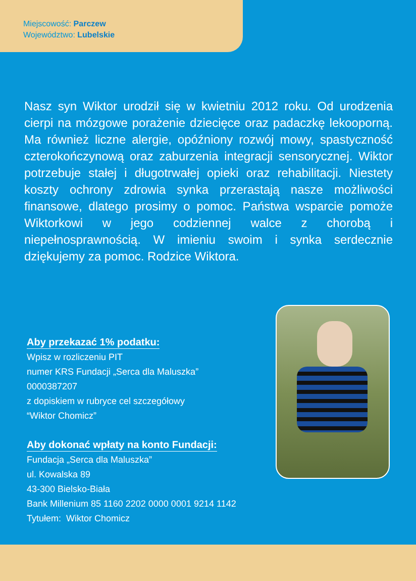Miejscowość: Parczew
Województwo: Lubelskie
Nasz syn Wiktor urodził się w kwietniu 2012 roku. Od urodzenia cierpi na mózgowe porażenie dziecięce oraz padaczkę lekooporną. Ma również liczne alergie, opóźniony rozwój mowy, spastyczność czterokończynową oraz zaburzenia integracji sensorycznej. Wiktor potrzebuje stałej i długotrwałej opieki oraz rehabilitacji. Niestety koszty ochrony zdrowia synka przerastają nasze możliwości finansowe, dlatego prosimy o pomoc. Państwa wsparcie pomoże Wiktorkowi w jego codziennej walce z chorobą i niepełnosprawnością. W imieniu swoim i synka serdecznie dziękujemy za pomoc. Rodzice Wiktora.
Aby przekazać 1% podatku:
Wpisz w rozliczeniu PIT
numer KRS Fundacji „Serca dla Maluszka”
0000387207
z dopiskiem w rubryce cel szczegółowy
“Wiktor Chomicz”
Aby dokonać wpłaty na konto Fundacji:
Fundacja „Serca dla Maluszka”
ul. Kowalska 89
43-300 Bielsko-Biała
Bank Millenium 85 1160 2202 0000 0001 9214 1142
Tytułem: Wiktor Chomicz